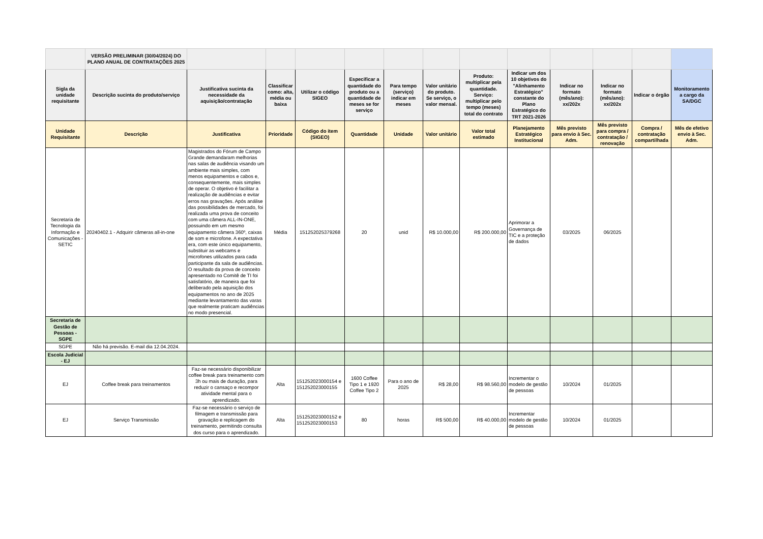| | VERSÃO PRELIMINAR (30/04/2024) DO PLANO ANUAL DE CONTRATAÇÕES 2025 | | | | | | | | | | | | |
| Sigla da unidade requisitante | Descrição sucinta do produto/serviço | Justificativa sucinta da necessidade da aquisição/contratação | Classificar como: alta, média ou baixa | Utilizar o código SIGEO | Especificar a quantidade do produto ou a quantidade de meses se for serviço | Para tempo (serviço) indicar em meses | Valor unitário do produto. Se serviço, o valor mensal. | Produto: multiplicar pela quantidade. Serviço: multiplicar pelo tempo (meses) total do contrato | Indicar um dos 10 objetivos do "Alinhamento Estratégico" constante do Plano Estratégico do TRT 2021-2026 | Indicar no formato (mês/ano): xx/202x | Indicar no formato (mês/ano): xx/202x | Indicar o órgão | Monitoramento a cargo da SA/DGC |
| Unidade Requisitante | Descrição | Justificativa | Prioridade | Código do item (SIGEO) | Quantidade | Unidade | Valor unitário | Valor total estimado | Planejamento Estratégico Institucional | Mês previsto para envio à Sec. Adm. | Mês previsto para compra / contratação / renovação | Compra / contratação compartilhada | Mês de efetivo envio à Sec. Adm. |
| Secretaria de Tecnologia da Informação e Comunicações - SETIC | 20240402.1 - Adquirir câmeras all-in-one | Magistrados do Fórum de Campo Grande demandaram melhorias nas salas de audiência visando um ambiente mais simples, com menos equipamentos e cabos e, consequentemente, mais simples de operar. O objetivo é facilitar a realização de audiências e evitar erros nas gravações. Após análise das possibilidades de mercado, foi realizada uma prova de conceito com uma câmera ALL-IN-ONE, possuindo em um mesmo equipamento câmera 360º, caixas de som e microfone. A expectativa era, com este único equipamento, substituir as webcams e microfones utilizados para cada participante da sala de audiências. O resultado da prova de conceito apresentado no Comitê de TI foi satisfatório, de maneira que foi deliberado pela aquisição dos equipamentos no ano de 2025 mediante levantamento das varas que realmente praticam audiências no modo presencial. | Média | 151252025379268 | 20 | unid | R$ 10.000,00 | R$ 200.000,00 | Aprimorar a Governança de TIC e a proteção de dados | 03/2025 | 06/2025 | | |
| Secretaria de Gestão de Pessoas - SGPE | | | | | | | | | | | | | |
| SGPE | Não há previsão. E-mail dia 12.04.2024. | | | | | | | | | | | | |
| Escola Judicial - EJ | | | | | | | | | | | | | |
| EJ | Coffee break para treinamentos | Faz-se necessário disponibilizar coffee break para treinamento com 3h ou mais de duração, para reduzir o cansaço e recompor atividade mental para o aprendizado. | Alta | 151252023000154 e 151252023000155 | 1600 Coffee Tipo 1 e 1920 Coffee Tipo 2 | Para o ano de 2025 | R$ 28,00 | R$ 98.560,00 | Incrementar o modelo de gestão de pessoas | 10/2024 | 01/2025 | | |
| EJ | Serviço Transmissão | Faz-se necessário o serviço de filmagem e transmissão para gravação e replicagem do treinamento, permitindo consulta dos curso para o aprendizado. | Alta | 151252023000152 e 151252023000153 | 80 | horas | R$ 500,00 | R$ 40.000,00 | Incrementar modelo de gestão de pessoas | 10/2024 | 01/2025 | | |